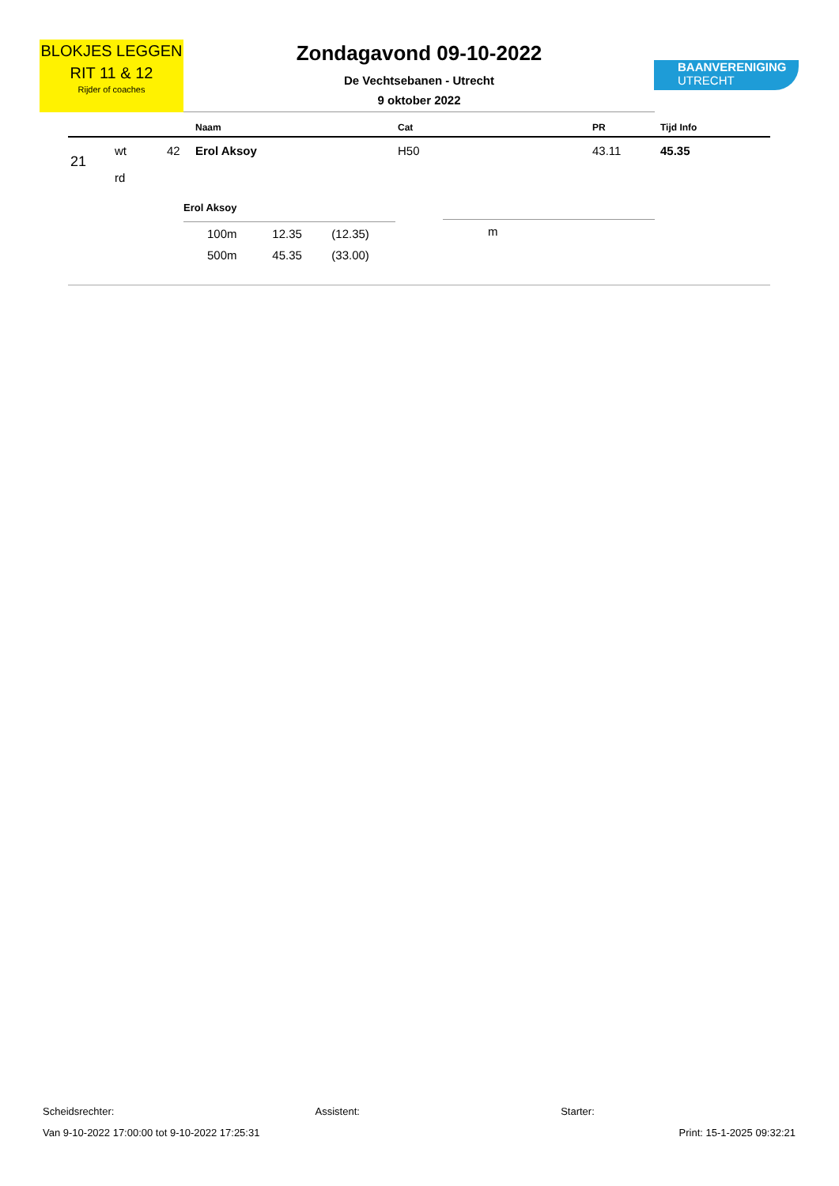BLOKJES LEGGEN
RIT 11 & 12
Rijder of coaches
Zondagavond 09-10-2022
De Vechtsebanen - Utrecht
9 oktober 2022
BAANVERENIGING
UTRECHT
| | | | Naam | Cat | PR | Tijd Info |
| --- | --- | --- | --- | --- | --- | --- |
| 21 | wt rd | 42 | Erol Aksoy | H50 | 43.11 | 45.35 |
Erol Aksoy
| 100m | 12.35 | (12.35) |
| 500m | 45.35 | (33.00) |
m
Scheidsrechter: Assistent: Starter:
Van 9-10-2022 17:00:00 tot 9-10-2022 17:25:31 Print: 15-1-2025 09:32:21